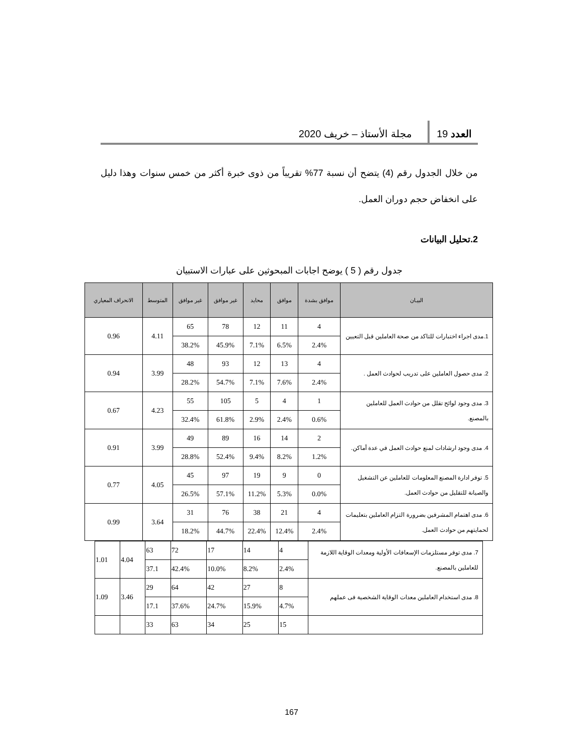العدد 19 مجلة الأستاذ – خريف 2020
من خلال الجدول رقم (4) يتضح أن نسبة 77% تقريباً من ذوى خبرة أكثر من خمس سنوات وهذا دليل على انخفاض حجم دوران العمل.
2.تحليل البيانات
جدول رقم ( 5 ) يوضح اجابات المبحوثين على عبارات الاستبيان
| البيـان | موافق بشدة | موافق | محايد | غير موافق | غير موافق | المتوسط | الانحراف المعياري |
| --- | --- | --- | --- | --- | --- | --- | --- |
| 1.مدى اجراء اختبارات للتاكد من صحة العاملين قبل التعيين | 4 | 11 | 12 | 78 | 65 | 4.11 | 0.96 |
| | 2.4% | 6.5% | 7.1% | 45.9% | 38.2% | | |
| 2. مدى حصول العاملين على تدريب لحوادث العمل . | 4 | 13 | 12 | 93 | 48 | 3.99 | 0.94 |
| | 2.4% | 7.6% | 7.1% | 54.7% | 28.2% | | |
| 3. مدى وجود لوائح تقلل من حوادث العمل للعاملين بالمصنع. | 1 | 4 | 5 | 105 | 55 | 4.23 | 0.67 |
| | 0.6% | 2.4% | 2.9% | 61.8% | 32.4% | | |
| 4. مدى وجود ارشادات لمنع حوادث العمل في عدة أماكن. | 2 | 14 | 16 | 89 | 49 | 3.99 | 0.91 |
| | 1.2% | 8.2% | 9.4% | 52.4% | 28.8% | | |
| 5. توفر ادارة المصنع المعلومات للعاملين عن التشغيل والصيانة للتقليل من حوادث العمل. | 0 | 9 | 19 | 97 | 45 | 4.05 | 0.77 |
| | 0.0% | 5.3% | 11.2% | 57.1% | 26.5% | | |
| 6. مدى اهتمام المشرفين بضرورة التزام العاملين بتعليمات لحمايتهم من حوادث العمل. | 4 | 21 | 38 | 76 | 31 | 3.64 | 0.99 |
| | 2.4% | 12.4% | 22.4% | 44.7% | 18.2% | | |
| 7. مدى توفر مستلزمات الإسعافات الأولية ومعدات الوقاية اللازمة للعاملين بالمصنع. | 4 | 14 | 17 | 72 | 63 | 4.04 | 1.01 |
| | 2.4% | 8.2% | 10.0% | 42.4% | 37.1 | | |
| 8. مدى استخدام العاملين معدات الوقاية الشخصية فى عملهم | 8 | 27 | 42 | 64 | 29 | 3.46 | 1.09 |
| | 4.7% | 15.9% | 24.7% | 37.6% | 17.1 | | |
| | 15 | 25 | 34 | 63 | 33 | | |
167